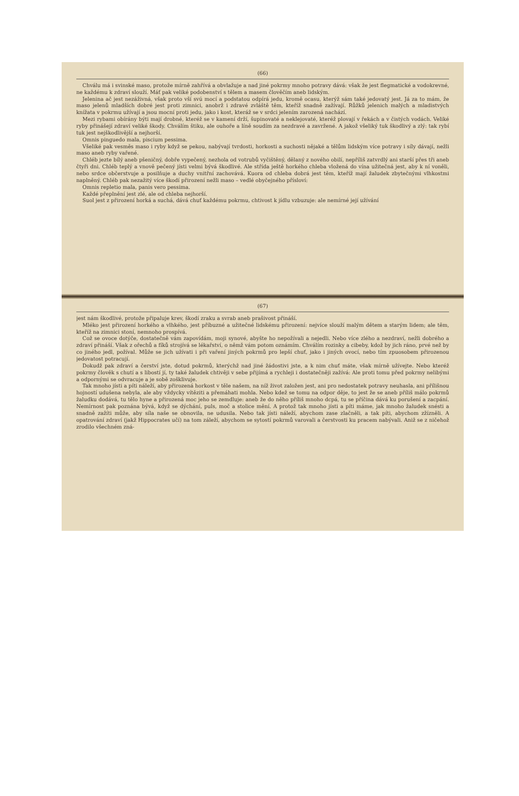(66)
Chválu má i svinské maso, protože mírně zahřívá a obvlažuje a nad jiné pokrmy mnoho potravy dává: však že jest flegmatické a vodokrevné, ne každému k zdraví slouží. Máť pak veliké podobenství s tělem a masem člověčím aneb lidským.
Jelenina ač jest nezáživná, však proto vší svú mocí a podstatou odpírá jedu, kromě ocasu, kterýž sám také jedovatý jest. Já za to mám, že maso jelenů mladších dobré jest proti zimnici, anobrž i zdravé zvláště těm, kteříž snadně zažívají. Růžků jelenich malých a mladistvých knížata v pokrmu užívají a jsou mocní proti jedu, jako i kost, kteráž se v srdci jelením zarozená nachází.
Mezi rybami obírány býti mají drobné, kteréž se v kamení drží, šupinovaté a neklejovaté, kteréž plovají v řekách a v čistých vodách. Veliké ryby přinášejí zdraví veliké škody. Chválím štiku, ale ouhoře a líně soudím za nezdravé a zavržené. A jakož všeliký tuk škodlivý a zlý: tak rybí tuk jest nejškodlivější a nejhorší.
Omnis pinguedo mala, piscium pessima.
Všeliké pak vesměs maso i ryby když se pekou, nabývají tvrdosti, horkosti a suchosti nějaké a tělům lidským více potravy i síly dávají, nežli maso aneb ryby vařené.
Chléb jezte bílý aneb pšeničný, dobře vypečený, nezhola od votrubů vyčištěný, dělaný z nového obilí, nepříliš zatvrdlý ani starší přes tři aneb čtyři dni. Chléb teplý a vnově pečený jísti velmi bývá škodlivé. Ale střída ještě horkého chleba vložená do vína užitečná jest, aby k ní voněli, nebo srdce občerstvuje a posilňuje a duchy vnitřní zachovává. Kuora od chleba dobrá jest těm, kteříž mají žaludek zbytečnými vlhkostmi naplněný. Chléb pak nezažitý více škodí přirození nežli maso – vedlé obyčejného přísloví:
Omnis repletio mala, panis vero pessima.
Každé přeplnění jest zlé, ale od chleba nejhorší.
Suol jest z přirození horká a suchá, dává chuť každému pokrmu, chtivost k jídlu vzbuzuje: ale nemírné její užívání
(67)
jest nám škodlivé, protože připaluje krev, škodí zraku a svrab aneb prašivost přináší.
Mléko jest přirození horkého a vlhkého, jest příbuzné a užitečné lidskému přirození: nejvíce slouží malým dětem a starým lidem; ale těm, kteříž na zimnici stoní, nemnoho prospívá.
Což se ovoce dotýče, dostatečně vám zapovídám, moji synové, abyšte ho nepožívali a nejedli. Nebo více zlého a nezdraví, nežli dobrého a zdraví přináší. Však z ořechů a fíků strojívá se lékařství, o němž vám potom oznámím. Chválím rozinky a cibeby, kdož by jich ráno, prvé než by co jiného jedl, požíval. Může se jich užívati i při vaření jiných pokrmů pro lepší chuť, jako i jiných ovocí, nebo tím zpuosobem přirozenou jedovatost potracují.
Dokudž pak zdraví a čerství jste, dotud pokrmů, kterýchž nad jiné žádostivi jste, a k nim chuť máte, však mírně užívejte. Nebo kteréž pokrmy člověk s chutí a s libostí jí, ty také žaludek chtivěji v sebe přijímá a rychleji i dostatečněji zažívá: Ale proti tomu před pokrmy nelibými a odpornými se odvracuje a je sobě zošklivuje.
Tak mnoho jísti a píti náleží, aby přirozená horkost v těle našem, na níž život založen jest, ani pro nedostatek potravy neuhasla, ani přílišnou hojností udušena nebyla, ale aby vždycky vítěziti a přemáhati mohla. Nebo kdež se tomu na odpor děje, to jest že se aneb příliš málo pokrmů žaludku dodává, tu tělo hyne a přirozená moc jeho se zemdluje: aneb že do něho příliš mnoho dcpá, tu se příčina dává ku porušení a zacpání. Nemírnost pak poznána bývá, když se dýchání, puls, moč a stolice mění. A protož tak mnoho jísti a píti máme, jak mnoho žaludek snésti a snadně zažíti může, aby síla naše se obnovila, ne udusila. Nebo tak jísti náleží, abychom zase zlačněli, a tak píti, abychom zžízněli. A opatrování zdraví (jakž Hippocrates učí) na tom záleží, abychom se sytostí pokrmů varovali a čerstvosti ku pracem nabývali. Aniž se z ničehož zrodilo všechném zná-